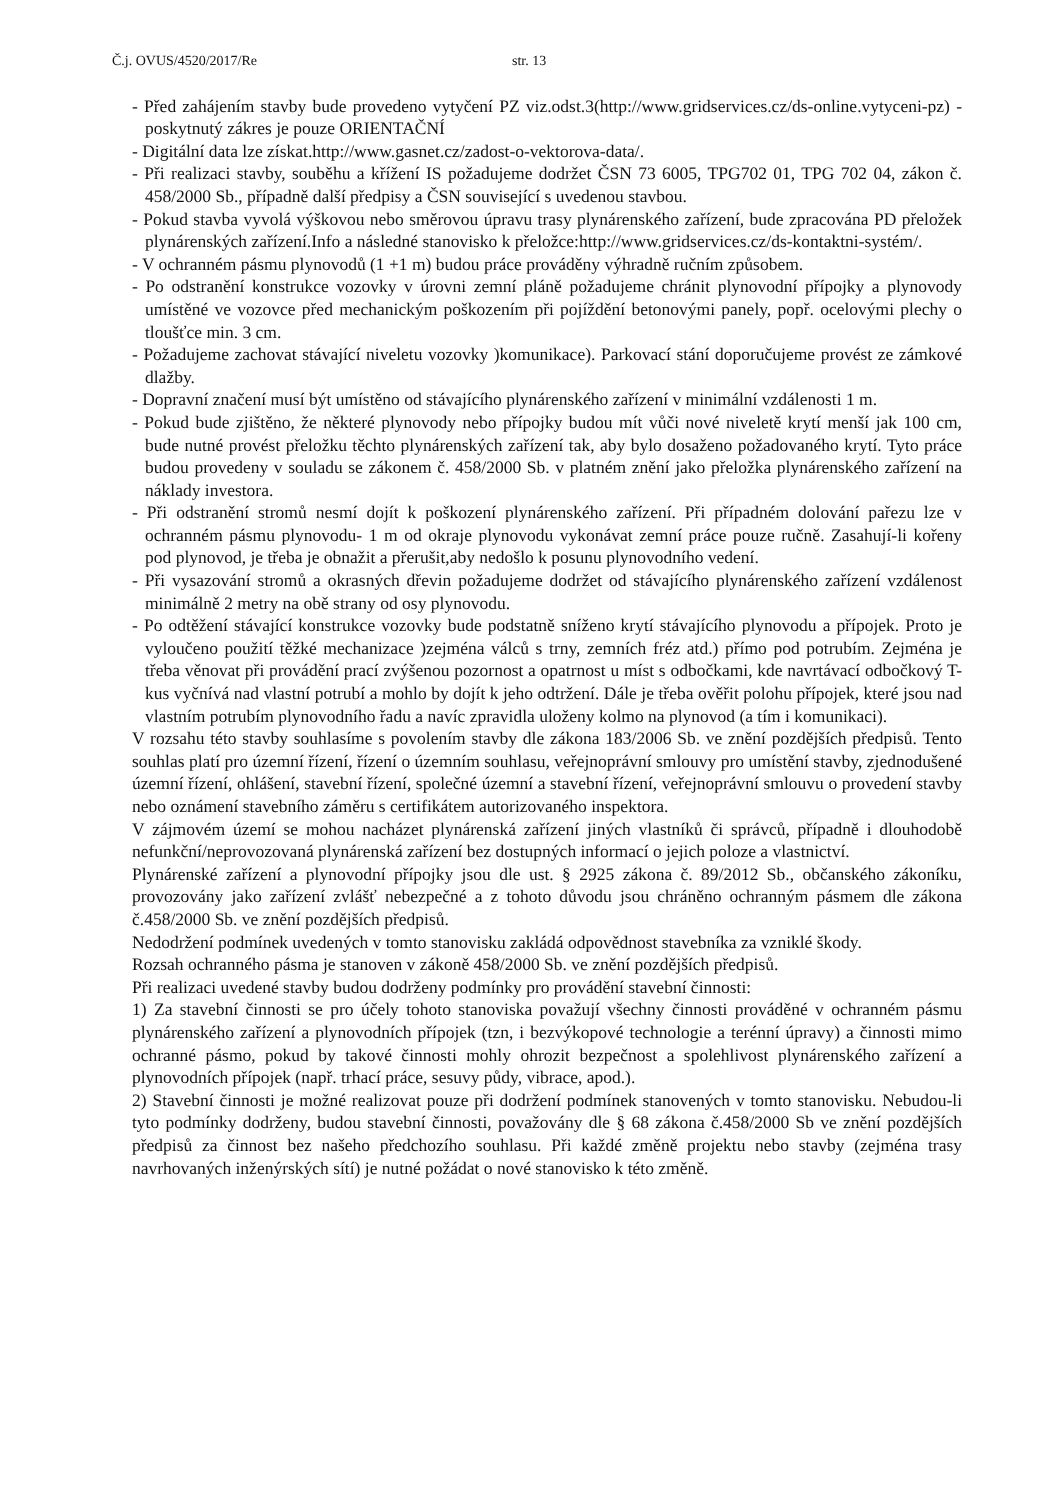Č.j. OVUS/4520/2017/Re str. 13
- Před zahájením stavby bude provedeno vytyčení PZ viz.odst.3(http://www.gridservices.cz/ds-online.vytyceni-pz) - poskytnutý zákres je pouze ORIENTAČNÍ
- Digitální data lze získat.http://www.gasnet.cz/zadost-o-vektorova-data/.
- Při realizaci stavby, souběhu a křížení IS požadujeme dodržet ČSN 73 6005, TPG702 01, TPG 702 04, zákon č. 458/2000 Sb., případně další předpisy a ČSN související s uvedenou stavbou.
- Pokud stavba vyvolá výškovou nebo směrovou úpravu trasy plynárenského zařízení, bude zpracována PD přeložek plynárenských zařízení.Info a následné stanovisko k přeložce:http://www.gridservices.cz/ds-kontaktni-systém/.
- V ochranném pásmu plynovodů (1 +1 m) budou práce prováděny výhradně ručním způsobem.
- Po odstranění konstrukce vozovky v úrovni zemní pláně požadujeme chránit plynovodní přípojky a plynovody umístěné ve vozovce před mechanickým poškozením při pojíždění betonovými panely, popř. ocelovými plechy o tloušťce min. 3 cm.
- Požadujeme zachovat stávající niveletu vozovky )komunikace). Parkovací stání doporučujeme provést ze zámkové dlažby.
- Dopravní značení musí být umístěno od stávajícího plynárenského zařízení v minimální vzdálenosti 1 m.
- Pokud bude zjištěno, že některé plynovody nebo přípojky budou mít vůči nové niveletě krytí menší jak 100 cm, bude nutné provést přeložku těchto plynárenských zařízení tak, aby bylo dosaženo požadovaného krytí. Tyto práce budou provedeny v souladu se zákonem č. 458/2000 Sb. v platném znění jako přeložka plynárenského zařízení na náklady investora.
- Při odstranění stromů nesmí dojít k poškození plynárenského zařízení. Při případném dolování pařezu lze v ochranném pásmu plynovodu- 1 m od okraje plynovodu vykonávat zemní práce pouze ručně. Zasahují-li kořeny pod plynovod, je třeba je obnažit a přerušit,aby nedošlo k posunu plynovodního vedení.
- Při vysazování stromů a okrasných dřevin požadujeme dodržet od stávajícího plynárenského zařízení vzdálenost minimálně 2 metry na obě strany od osy plynovodu.
- Po odtěžení stávající konstrukce vozovky bude podstatně sníženo krytí stávajícího plynovodu a přípojek. Proto je vyloučeno použití těžké mechanizace )zejména válců s trny, zemních fréz atd.) přímo pod potrubím. Zejména je třeba věnovat při provádění prací zvýšenou pozornost a opatrnost u míst s odbočkami, kde navrtávací odbočkový T-kus vyčnívá nad vlastní potrubí a mohlo by dojít k jeho odtržení. Dále je třeba ověřit polohu přípojek, které jsou nad vlastním potrubím plynovodního řadu a navíc zpravidla uloženy kolmo na plynovod (a tím i komunikaci).
V rozsahu této stavby souhlasíme s povolením stavby dle zákona 183/2006 Sb. ve znění pozdějších předpisů. Tento souhlas platí pro územní řízení, řízení o územním souhlasu, veřejnoprávní smlouvy pro umístění stavby, zjednodušené územní řízení, ohlášení, stavební řízení, společné územní a stavební řízení, veřejnoprávní smlouvu o provedení stavby nebo oznámení stavebního záměru s certifikátem autorizovaného inspektora.
V zájmovém území se mohou nacházet plynárenská zařízení jiných vlastníků či správců, případně i dlouhodobě nefunkční/neprovozovaná plynárenská zařízení bez dostupných informací o jejich poloze a vlastnictví.
Plynárenské zařízení a plynovodní přípojky jsou dle ust. § 2925 zákona č. 89/2012 Sb., občanského zákoníku, provozovány jako zařízení zvlášť nebezpečné a z tohoto důvodu jsou chráněno ochranným pásmem dle zákona č.458/2000 Sb. ve znění pozdějších předpisů.
Nedodržení podmínek uvedených v tomto stanovisku zakládá odpovědnost stavebníka za vzniklé škody.
Rozsah ochranného pásma je stanoven v zákoně 458/2000 Sb. ve znění pozdějších předpisů.
Při realizaci uvedené stavby budou dodrženy podmínky pro provádění stavební činnosti:
1) Za stavební činnosti se pro účely tohoto stanoviska považují všechny činnosti prováděné v ochranném pásmu plynárenského zařízení a plynovodních přípojek (tzn, i bezvýkopové technologie a terénní úpravy) a činnosti mimo ochranné pásmo, pokud by takové činnosti mohly ohrozit bezpečnost a spolehlivost plynárenského zařízení a plynovodních přípojek (např. trhací práce, sesuvy půdy, vibrace, apod.).
2) Stavební činnosti je možné realizovat pouze při dodržení podmínek stanovených v tomto stanovisku. Nebudou-li tyto podmínky dodrženy, budou stavební činnosti, považovány dle § 68 zákona č.458/2000 Sb ve znění pozdějších předpisů za činnost bez našeho předchozího souhlasu. Při každé změně projektu nebo stavby (zejména trasy navrhovaných inženýrských sítí) je nutné požádat o nové stanovisko k této změně.